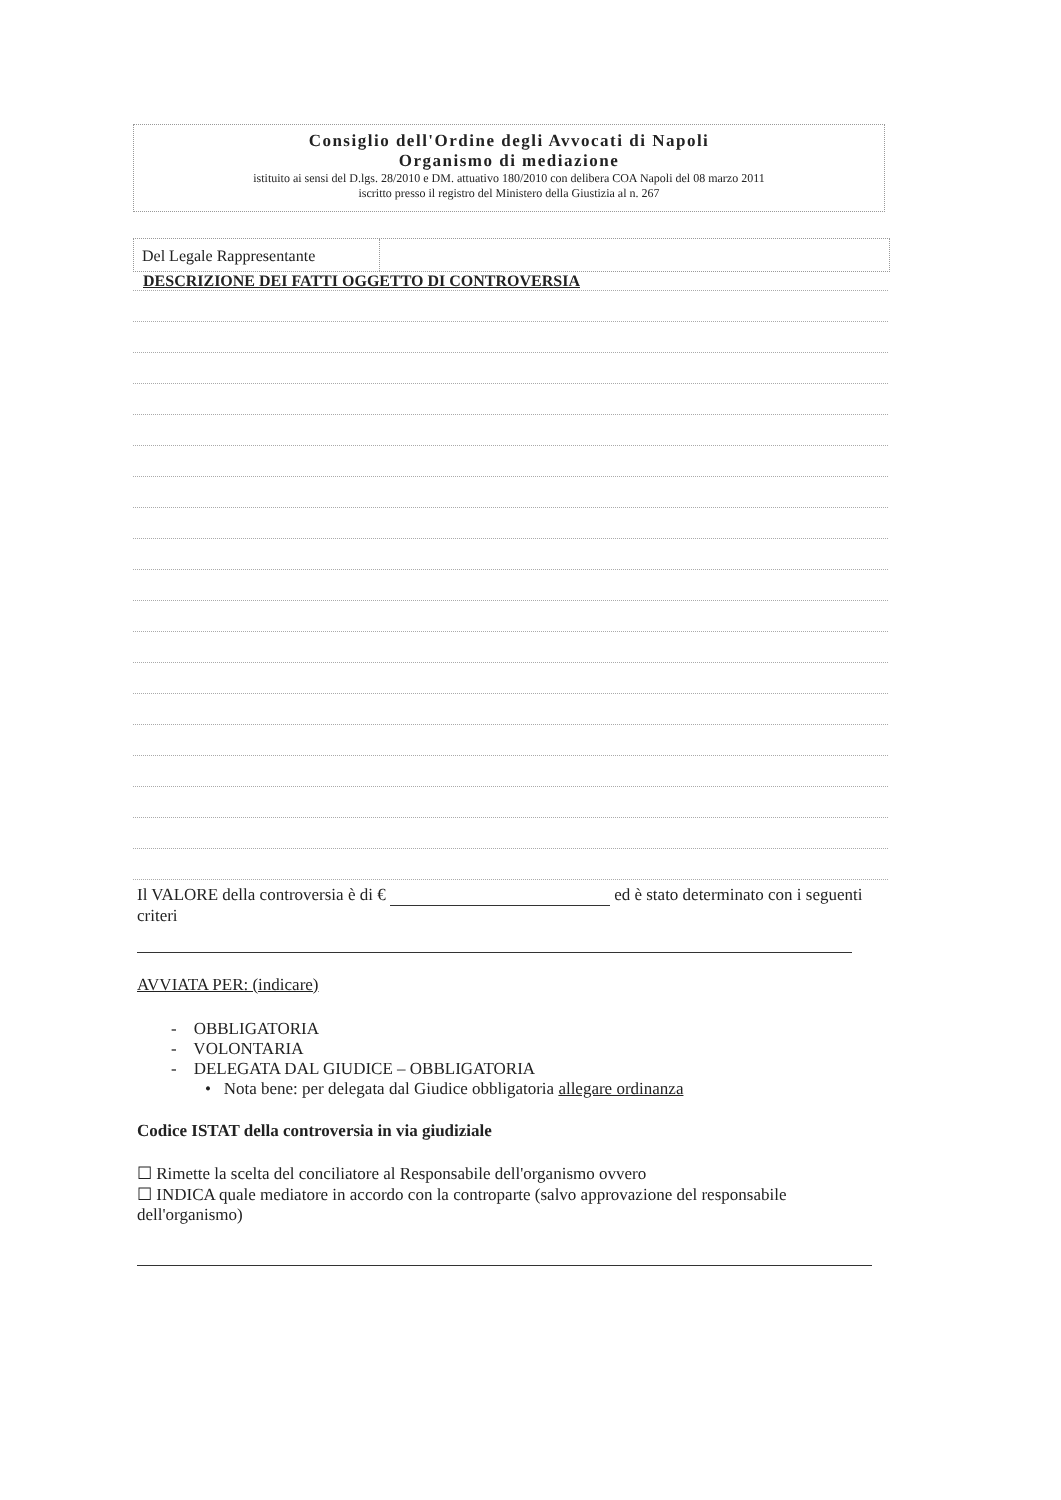Consiglio dell'Ordine degli Avvocati di Napoli
Organismo di mediazione
istituito ai sensi del D.lgs. 28/2010 e DM. attuativo 180/2010 con delibera COA Napoli del 08 marzo 2011
iscritto presso il registro del Ministero della Giustizia al n. 267
Del Legale Rappresentante
DESCRIZIONE DEI FATTI OGGETTO DI CONTROVERSIA
Il VALORE della controversia è di € ed è stato determinato con i seguenti criteri
AVVIATA PER: (indicare)
- OBBLIGATORIA
- VOLONTARIA
- DELEGATA DAL GIUDICE – OBBLIGATORIA
• Nota bene: per delegata dal Giudice obbligatoria allegare ordinanza
Codice ISTAT della controversia in via giudiziale
☐ Rimette la scelta del conciliatore al Responsabile dell'organismo ovvero
☐ INDICA quale mediatore in accordo con la controparte (salvo approvazione del responsabile dell'organismo)